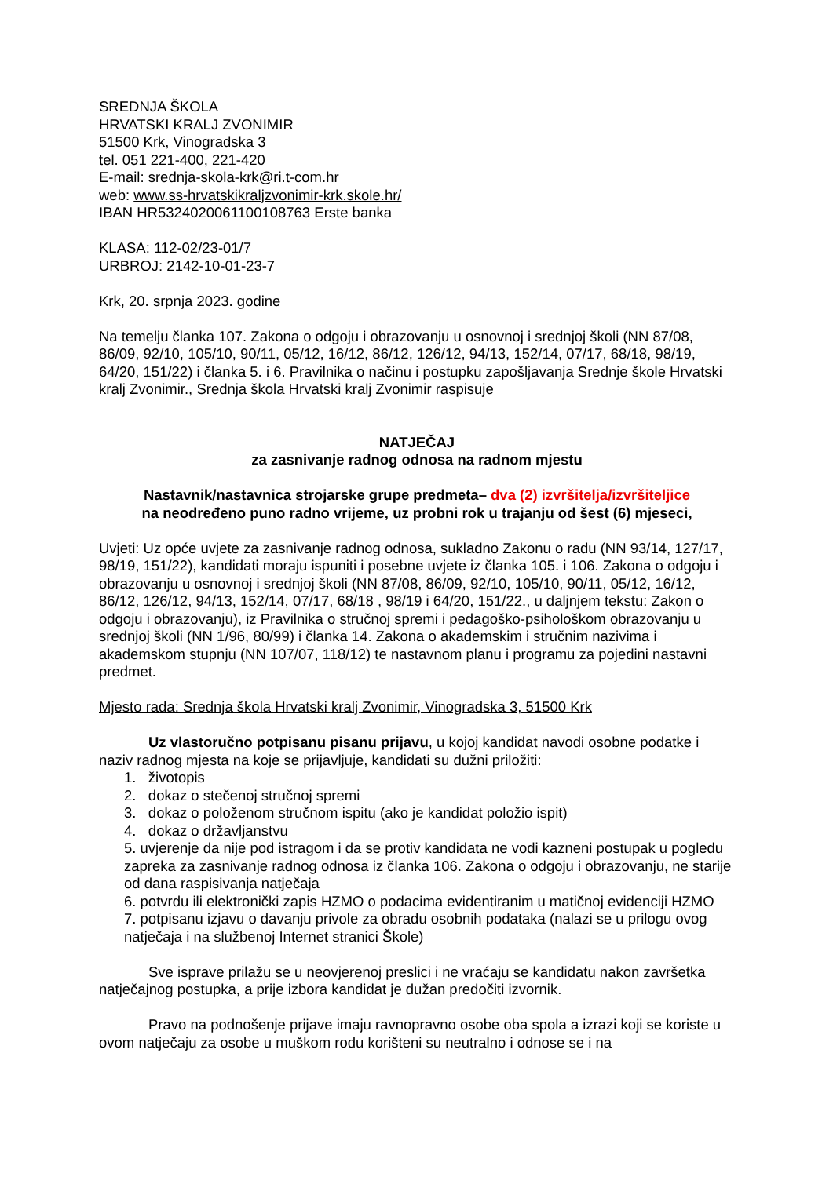SREDNJA ŠKOLA
HRVATSKI KRALJ ZVONIMIR
51500 Krk, Vinogradska 3
tel. 051 221-400, 221-420
E-mail: srednja-skola-krk@ri.t-com.hr
web: www.ss-hrvatskikraljzvonimir-krk.skole.hr/
IBAN HR5324020061100108763 Erste banka
KLASA: 112-02/23-01/7
URBROJ: 2142-10-01-23-7
Krk, 20. srpnja 2023. godine
Na temelju članka 107. Zakona o odgoju i obrazovanju u osnovnoj i srednjoj školi (NN 87/08, 86/09, 92/10, 105/10, 90/11, 05/12, 16/12, 86/12, 126/12, 94/13, 152/14, 07/17, 68/18, 98/19, 64/20, 151/22) i članka 5. i 6. Pravilnika o načinu i postupku zapošljavanja Srednje škole Hrvatski kralj Zvonimir., Srednja škola Hrvatski kralj Zvonimir raspisuje
NATJEČAJ
za zasnivanje radnog odnosa na radnom mjestu
Nastavnik/nastavnica strojarske grupe predmeta– dva (2) izvršitelja/izvršiteljice
na neodređeno puno radno vrijeme, uz probni rok u trajanju od šest (6) mjeseci,
Uvjeti: Uz opće uvjete za zasnivanje radnog odnosa, sukladno Zakonu o radu (NN 93/14, 127/17, 98/19, 151/22), kandidati moraju ispuniti i posebne uvjete iz članka 105. i 106. Zakona o odgoju i obrazovanju u osnovnoj i srednjoj školi (NN 87/08, 86/09, 92/10, 105/10, 90/11, 05/12, 16/12, 86/12, 126/12, 94/13, 152/14, 07/17, 68/18 , 98/19 i 64/20, 151/22., u daljnjem tekstu: Zakon o odgoju i obrazovanju), iz Pravilnika o stručnoj spremi i pedagoško-psihološkom obrazovanju u srednjoj školi (NN 1/96, 80/99) i članka 14. Zakona o akademskim i stručnim nazivima i akademskom stupnju (NN 107/07, 118/12) te nastavnom planu i programu za pojedini nastavni predmet.
Mjesto rada: Srednja škola Hrvatski kralj Zvonimir, Vinogradska 3, 51500 Krk
Uz vlastoručno potpisanu pisanu prijavu, u kojoj kandidat navodi osobne podatke i naziv radnog mjesta na koje se prijavljuje, kandidati su dužni priložiti:
1. životopis
2. dokaz o stečenoj stručnoj spremi
3. dokaz o položenom stručnom ispitu (ako je kandidat položio ispit)
4. dokaz o državljanstvu
5. uvjerenje da nije pod istragom i da se protiv kandidata ne vodi kazneni postupak u pogledu zapreka za zasnivanje radnog odnosa iz članka 106. Zakona o odgoju i obrazovanju, ne starije od dana raspisivanja natječaja
6. potvrdu ili elektronički zapis HZMO o podacima evidentiranim u matičnoj evidenciji HZMO
7. potpisanu izjavu o davanju privole za obradu osobnih podataka (nalazi se u prilogu ovog natječaja i na službenoj Internet stranici Škole)
Sve isprave prilažu se u neovjerenoj preslici i ne vraćaju se kandidatu nakon završetka natječajnog postupka, a prije izbora kandidat je dužan predočiti izvornik.
Pravo na podnošenje prijave imaju ravnopravno osobe oba spola a izrazi koji se koriste u ovom natječaju za osobe u muškom rodu korišteni su neutralno i odnose se i na